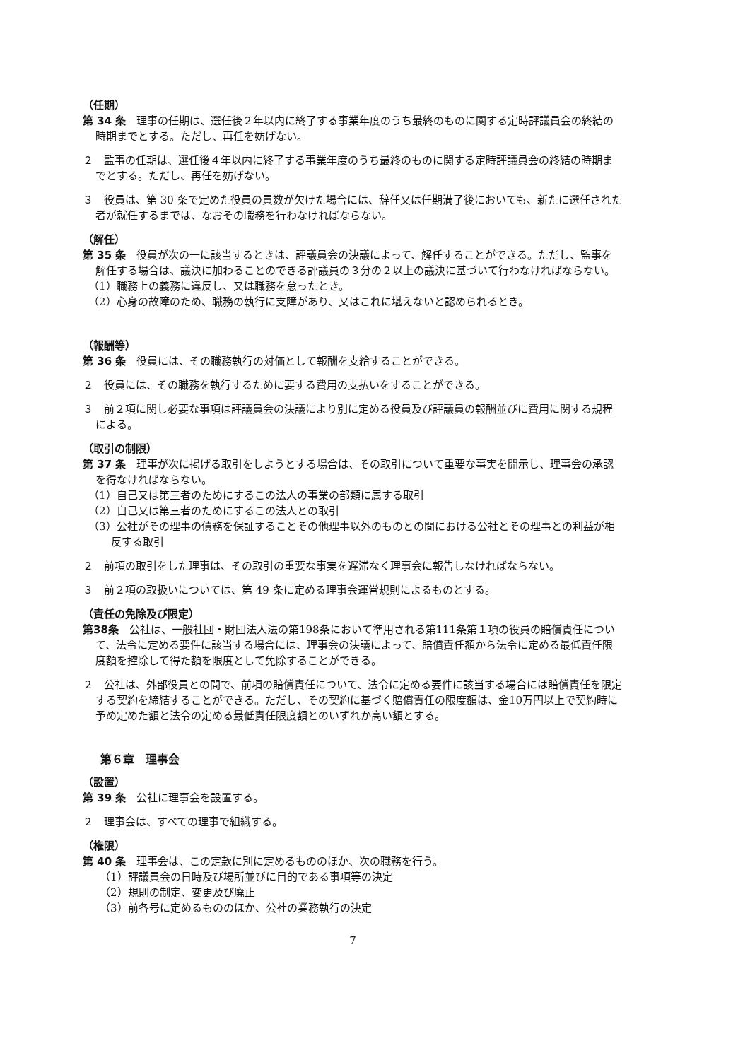（任期）
第 34 条　理事の任期は、選任後２年以内に終了する事業年度のうち最終のものに関する定時評議員会の終結の時期までとする。ただし、再任を妨げない。
２　監事の任期は、選任後４年以内に終了する事業年度のうち最終のものに関する定時評議員会の終結の時期までとする。ただし、再任を妨げない。
３　役員は、第 30 条で定めた役員の員数が欠けた場合には、辞任又は任期満了後においても、新たに選任された者が就任するまでは、なおその職務を行わなければならない。
（解任）
第 35 条　役員が次の一に該当するときは、評議員会の決議によって、解任することができる。ただし、監事を解任する場合は、議決に加わることのできる評議員の３分の２以上の議決に基づいて行わなければならない。
（1）職務上の義務に違反し、又は職務を怠ったとき。
（2）心身の故障のため、職務の執行に支障があり、又はこれに堪えないと認められるとき。
（報酬等）
第 36 条　役員には、その職務執行の対価として報酬を支給することができる。
２　役員には、その職務を執行するために要する費用の支払いをすることができる。
３　前２項に関し必要な事項は評議員会の決議により別に定める役員及び評議員の報酬並びに費用に関する規程による。
（取引の制限）
第 37 条　理事が次に掲げる取引をしようとする場合は、その取引について重要な事実を開示し、理事会の承認を得なければならない。
（1）自己又は第三者のためにするこの法人の事業の部類に属する取引
（2）自己又は第三者のためにするこの法人との取引
（3）公社がその理事の債務を保証することその他理事以外のものとの間における公社とその理事との利益が相反する取引
２　前項の取引をした理事は、その取引の重要な事実を遅滞なく理事会に報告しなければならない。
３　前２項の取扱いについては、第 49 条に定める理事会運営規則によるものとする。
（責任の免除及び限定）
第38条　公社は、一般社団・財団法人法の第198条において準用される第111条第１項の役員の賠償責任について、法令に定める要件に該当する場合には、理事会の決議によって、賠償責任額から法令に定める最低責任限度額を控除して得た額を限度として免除することができる。
２　公社は、外部役員との間で、前項の賠償責任について、法令に定める要件に該当する場合には賠償責任を限定する契約を締結することができる。ただし、その契約に基づく賠償責任の限度額は、金10万円以上で契約時に予め定めた額と法令の定める最低責任限度額とのいずれか高い額とする。
第６章　理事会
（設置）
第 39 条　公社に理事会を設置する。
２　理事会は、すべての理事で組織する。
（権限）
第 40 条　理事会は、この定款に別に定めるもののほか、次の職務を行う。
（1）評議員会の日時及び場所並びに目的である事項等の決定
（2）規則の制定、変更及び廃止
（3）前各号に定めるもののほか、公社の業務執行の決定
7